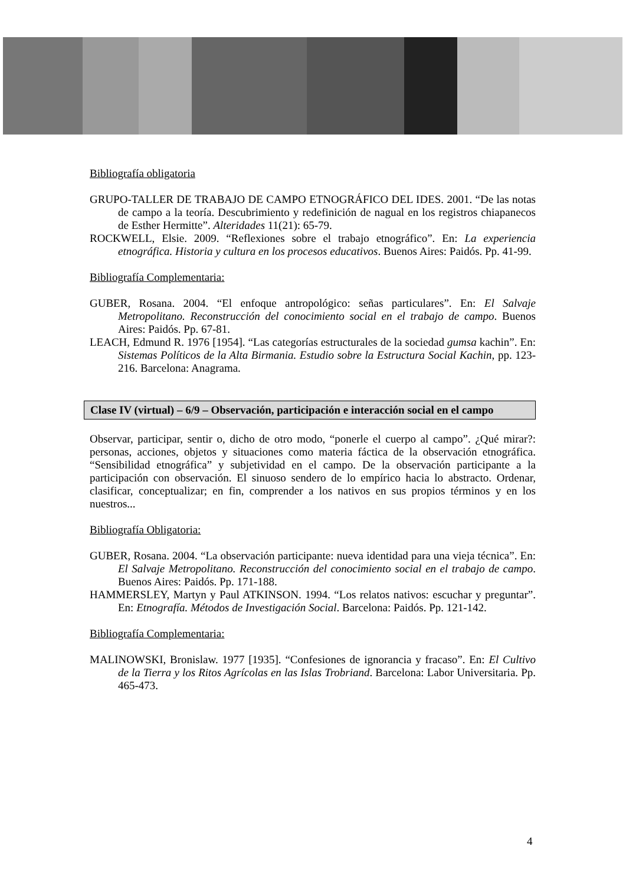Bibliografía obligatoria
GRUPO-TALLER DE TRABAJO DE CAMPO ETNOGRÁFICO DEL IDES. 2001. “De las notas de campo a la teoría. Descubrimiento y redefinición de nagual en los registros chiapanecos de Esther Hermitte”. Alteridades 11(21): 65-79.
ROCKWELL, Elsie. 2009. “Reflexiones sobre el trabajo etnográfico”. En: La experiencia etnográfica. Historia y cultura en los procesos educativos. Buenos Aires: Paidós. Pp. 41-99.
Bibliografía Complementaria:
GUBER, Rosana. 2004. “El enfoque antropológico: señas particulares”. En: El Salvaje Metropolitano. Reconstrucción del conocimiento social en el trabajo de campo. Buenos Aires: Paidós. Pp. 67-81.
LEACH, Edmund R. 1976 [1954]. “Las categorías estructurales de la sociedad gumsa kachin”. En: Sistemas Políticos de la Alta Birmania. Estudio sobre la Estructura Social Kachin, pp. 123-216. Barcelona: Anagrama.
Clase IV (virtual) – 6/9 – Observación, participación e interacción social en el campo
Observar, participar, sentir o, dicho de otro modo, “ponerle el cuerpo al campo”. ¿Qué mirar?: personas, acciones, objetos y situaciones como materia fáctica de la observación etnográfica. “Sensibilidad etnográfica” y subjetividad en el campo. De la observación participante a la participación con observación. El sinuoso sendero de lo empírico hacia lo abstracto. Ordenar, clasificar, conceptualizar; en fin, comprender a los nativos en sus propios términos y en los nuestros...
Bibliografía Obligatoria:
GUBER, Rosana. 2004. “La observación participante: nueva identidad para una vieja técnica”. En: El Salvaje Metropolitano. Reconstrucción del conocimiento social en el trabajo de campo. Buenos Aires: Paidós. Pp. 171-188.
HAMMERSLEY, Martyn y Paul ATKINSON. 1994. “Los relatos nativos: escuchar y preguntar”. En: Etnografía. Métodos de Investigación Social. Barcelona: Paidós. Pp. 121-142.
Bibliografía Complementaria:
MALINOWSKI, Bronislaw. 1977 [1935]. “Confesiones de ignorancia y fracaso”. En: El Cultivo de la Tierra y los Ritos Agrícolas en las Islas Trobriand. Barcelona: Labor Universitaria. Pp. 465-473.
4